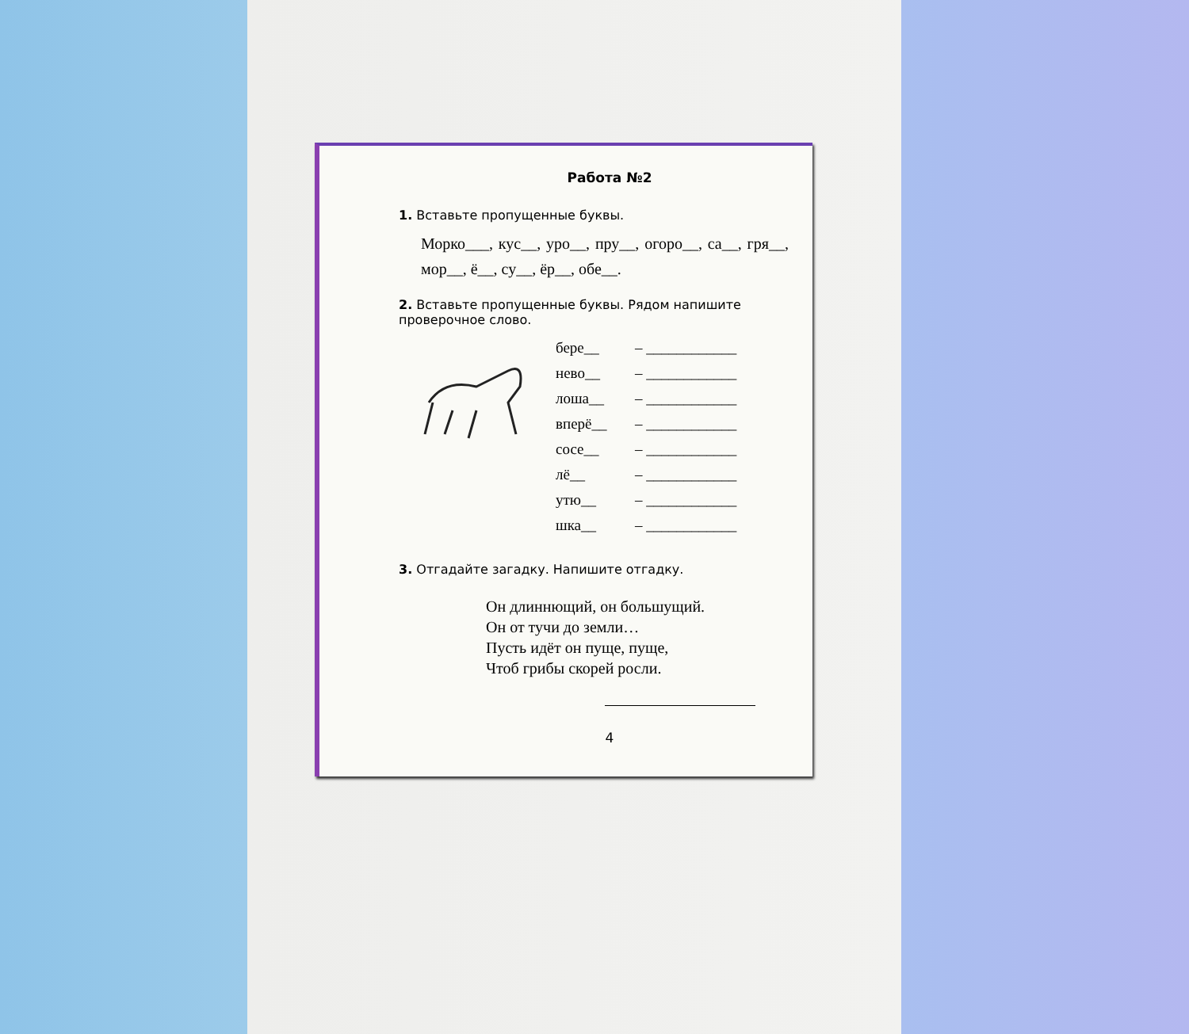Работа №2
1. Вставьте пропущенные буквы.
Морко___, кус__, уро__, пру__, огоро__, са__, гря__, мор__, ё__, су__, ёр__, обе__.
2. Вставьте пропущенные буквы. Рядом напишите проверочное слово.
бере__ – ____________
нево__ – ____________
лоша__ – ____________
вперё__ – ____________
сосе__ – ____________
лё__ – ____________
утю__ – ____________
шка__ – ____________
3. Отгадайте загадку. Напишите отгадку.
Он длиннющий, он большущий.
Он от тучи до земли…
Пусть идёт он пуще, пуще,
Чтоб грибы скорей росли.
4